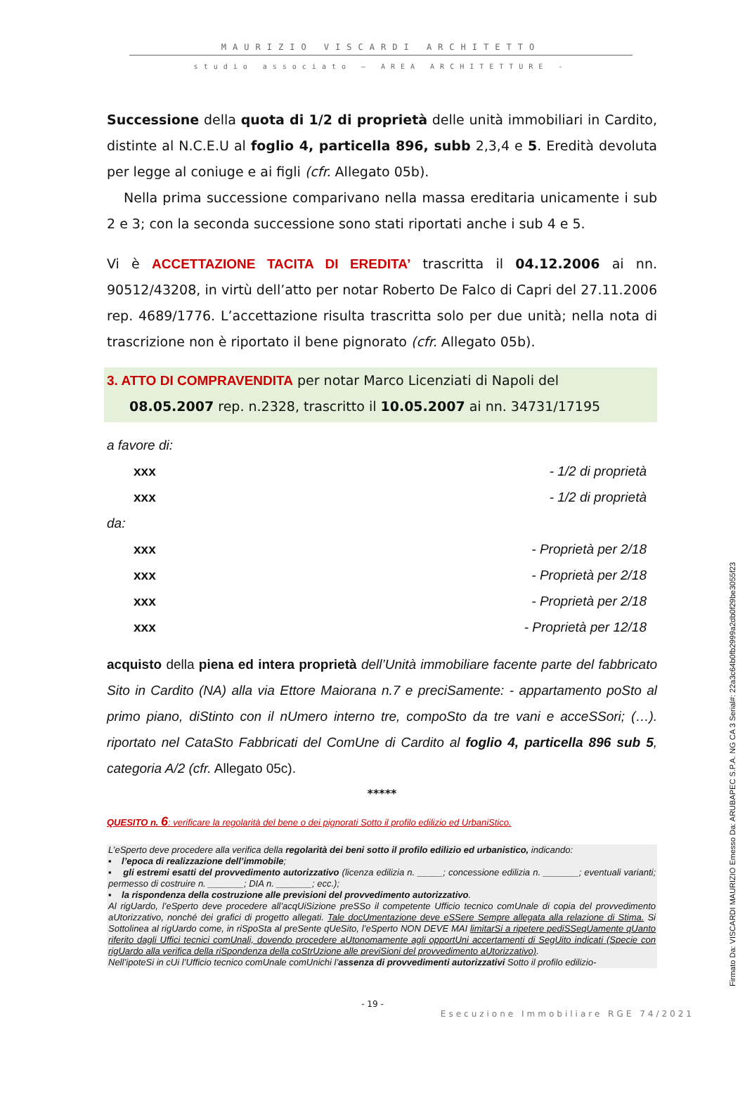MAURIZIO VISCARDI ARCHITETTO
studio associato – AREA ARCHITETTURE -
Successione della quota di 1/2 di proprietà delle unità immobiliari in Cardito, distinte al N.C.E.U al foglio 4, particella 896, subb 2,3,4 e 5. Eredità devoluta per legge al coniuge e ai figli (cfr. Allegato 05b).
Nella prima successione comparivano nella massa ereditaria unicamente i sub 2 e 3; con la seconda successione sono stati riportati anche i sub 4 e 5.
Vi è ACCETTAZIONE TACITA DI EREDITA’ trascritta il 04.12.2006 ai nn. 90512/43208, in virtù dell’atto per notar Roberto De Falco di Capri del 27.11.2006 rep. 4689/1776. L’accettazione risulta trascritta solo per due unità; nella nota di trascrizione non è riportato il bene pignorato (cfr. Allegato 05b).
3. ATTO DI COMPRAVENDITA per notar Marco Licenziati di Napoli del
08.05.2007 rep. n.2328, trascritto il 10.05.2007 ai nn. 34731/17195
a favore di:
xxx - 1/2 di proprietà
xxx - 1/2 di proprietà
da:
xxx - Proprietà per 2/18
xxx - Proprietà per 2/18
xxx - Proprietà per 2/18
xxx - Proprietà per 12/18
acquisto della piena ed intera proprietà dell’Unità immobiliare facente parte del fabbricato Sito in Cardito (NA) alla via Ettore Maiorana n.7 e preciSamente: - appartamento poSto al primo piano, diStinto con il nUmero interno tre, compoSto da tre vani e acceSSori; (…). riportato nel CataSto Fabbricati del ComUne di Cardito al foglio 4, particella 896 sub 5, categoria A/2 (cfr. Allegato 05c).
*****
QUESITO n. 6: verificare la regolarità del bene o dei pignorati Sotto il profilo edilizio ed UrbaniStico.
L’eSperto deve procedere alla verifica della regolarità dei beni sotto il profilo edilizio ed urbanistico, indicando:
▪ l’epoca di realizzazione dell’immobile;
▪ gli estremi esatti del provvedimento autorizzativo (licenza edilizia n. _____; concessione edilizia n. _______; eventuali varianti; permesso di costruire n. _______; DIA n. _______; ecc.);
▪ la rispondenza della costruzione alle previsioni del provvedimento autorizzativo.
Al rigUardo, l’eSperto deve procedere all’acqUiSizione preSSo il competente Ufficio tecnico comUnale di copia del provvedimento aUtorizzativo, nonché dei grafici di progetto allegati. Tale docUmentazione deve eSSere Sempre allegata alla relazione di Stima. Si Sottolinea al rigUardo come, in riSpoSta al preSente qUeSito, l’eSperto NON DEVE MAI limitarSi a ripetere pediSSeqUamente qUanto riferito dagli Uffici tecnici comUnali, dovendo procedere aUtonomamente agli opportUni accertamenti di SegUito indicati (Specie con rigUardo alla verifica della riSpondenza della coStrUzione alle previSioni del provvedimento aUtorizzativo).
Nell’ipoteSi in cUi l’Ufficio tecnico comUnale comUnichi l’assenza di provvedimenti autorizzativi Sotto il profilo edilizio-
- 19 -
Esecuzione Immobiliare RGE 74/2021
Firmato Da: VISCARDI MAURIZIO Emesso Da: ARUBAPEC S.P.A. NG CA 3 Serial#: 22a3c64b0fb2999a2db0f29be3055f23